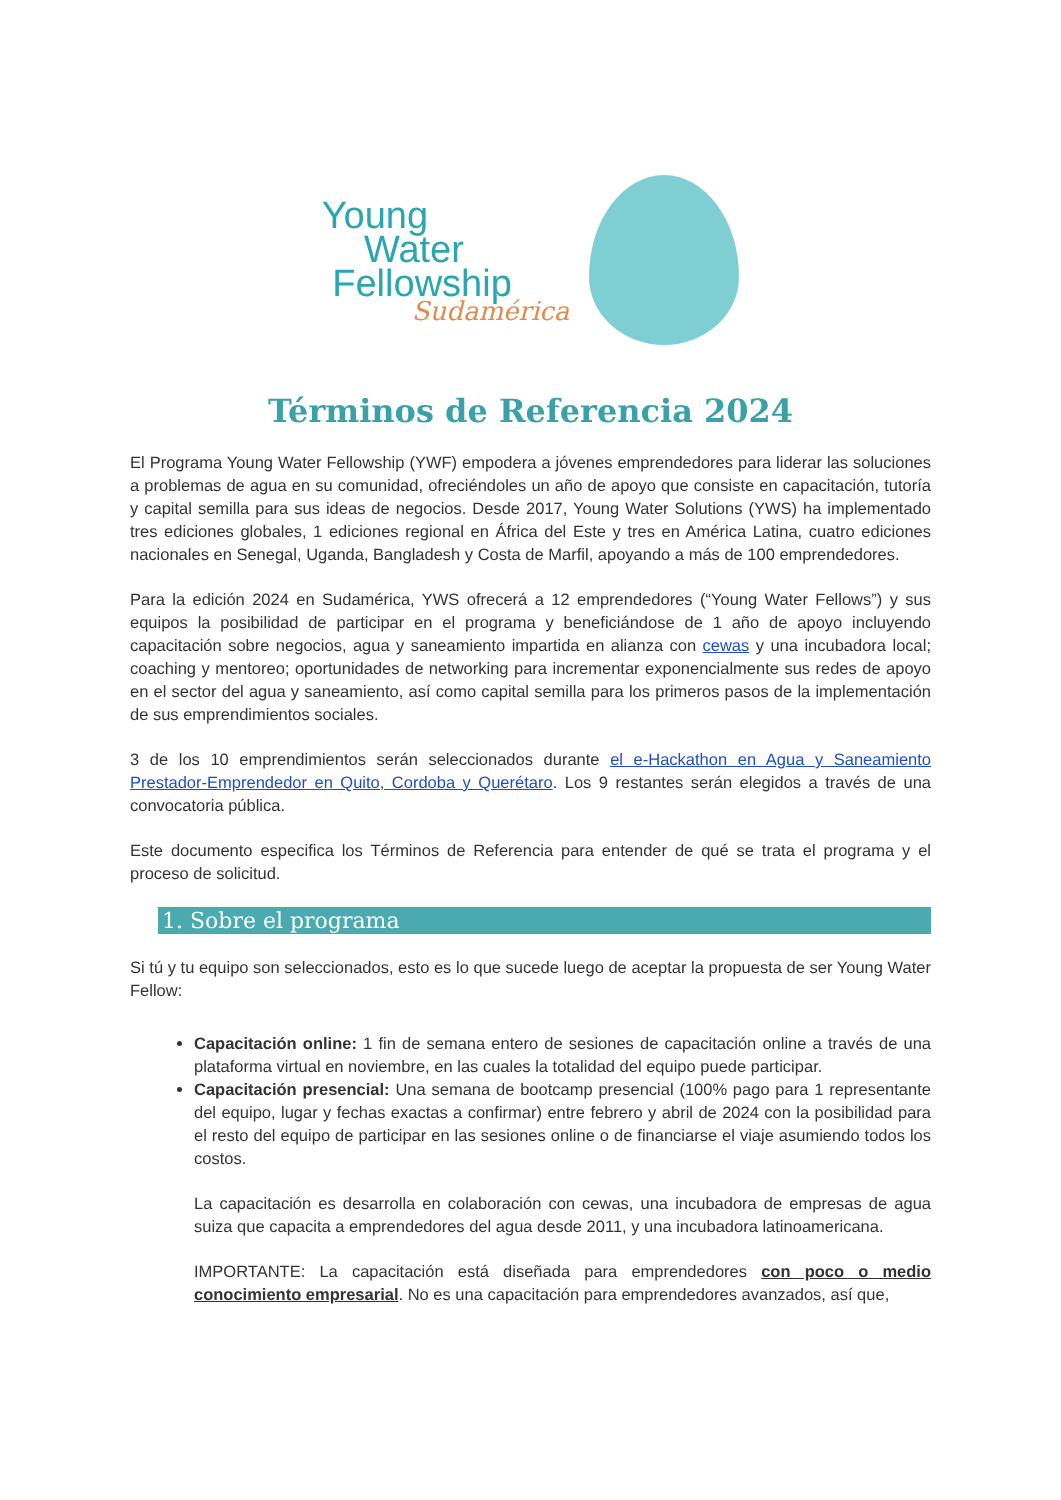Young
Water
Fellowship
Sudamérica
Términos de Referencia 2024
El Programa Young Water Fellowship (YWF) empodera a jóvenes emprendedores para liderar las soluciones a problemas de agua en su comunidad, ofreciéndoles un año de apoyo que consiste en capacitación, tutoría y capital semilla para sus ideas de negocios. Desde 2017, Young Water Solutions (YWS) ha implementado tres ediciones globales, 1 ediciones regional en África del Este y tres en América Latina, cuatro ediciones nacionales en Senegal, Uganda, Bangladesh y Costa de Marfil, apoyando a más de 100 emprendedores.
Para la edición 2024 en Sudamérica, YWS ofrecerá a 12 emprendedores (“Young Water Fellows”) y sus equipos la posibilidad de participar en el programa y beneficiándose de 1 año de apoyo incluyendo capacitación sobre negocios, agua y saneamiento impartida en alianza con cewas y una incubadora local; coaching y mentoreo; oportunidades de networking para incrementar exponencialmente sus redes de apoyo en el sector del agua y saneamiento, así como capital semilla para los primeros pasos de la implementación de sus emprendimientos sociales.
3 de los 10 emprendimientos serán seleccionados durante el e-Hackathon en Agua y Saneamiento Prestador-Emprendedor en Quito, Cordoba y Querétaro. Los 9 restantes serán elegidos a través de una convocatoria pública.
Este documento especifica los Términos de Referencia para entender de qué se trata el programa y el proceso de solicitud.
1. Sobre el programa
Si tú y tu equipo son seleccionados, esto es lo que sucede luego de aceptar la propuesta de ser Young Water Fellow:
Capacitación online: 1 fin de semana entero de sesiones de capacitación online a través de una plataforma virtual en noviembre, en las cuales la totalidad del equipo puede participar.
Capacitación presencial: Una semana de bootcamp presencial (100% pago para 1 representante del equipo, lugar y fechas exactas a confirmar) entre febrero y abril de 2024 con la posibilidad para el resto del equipo de participar en las sesiones online o de financiarse el viaje asumiendo todos los costos.
La capacitación es desarrolla en colaboración con cewas, una incubadora de empresas de agua suiza que capacita a emprendedores del agua desde 2011, y una incubadora latinoamericana.
IMPORTANTE: La capacitación está diseñada para emprendedores con poco o medio conocimiento empresarial. No es una capacitación para emprendedores avanzados, así que,